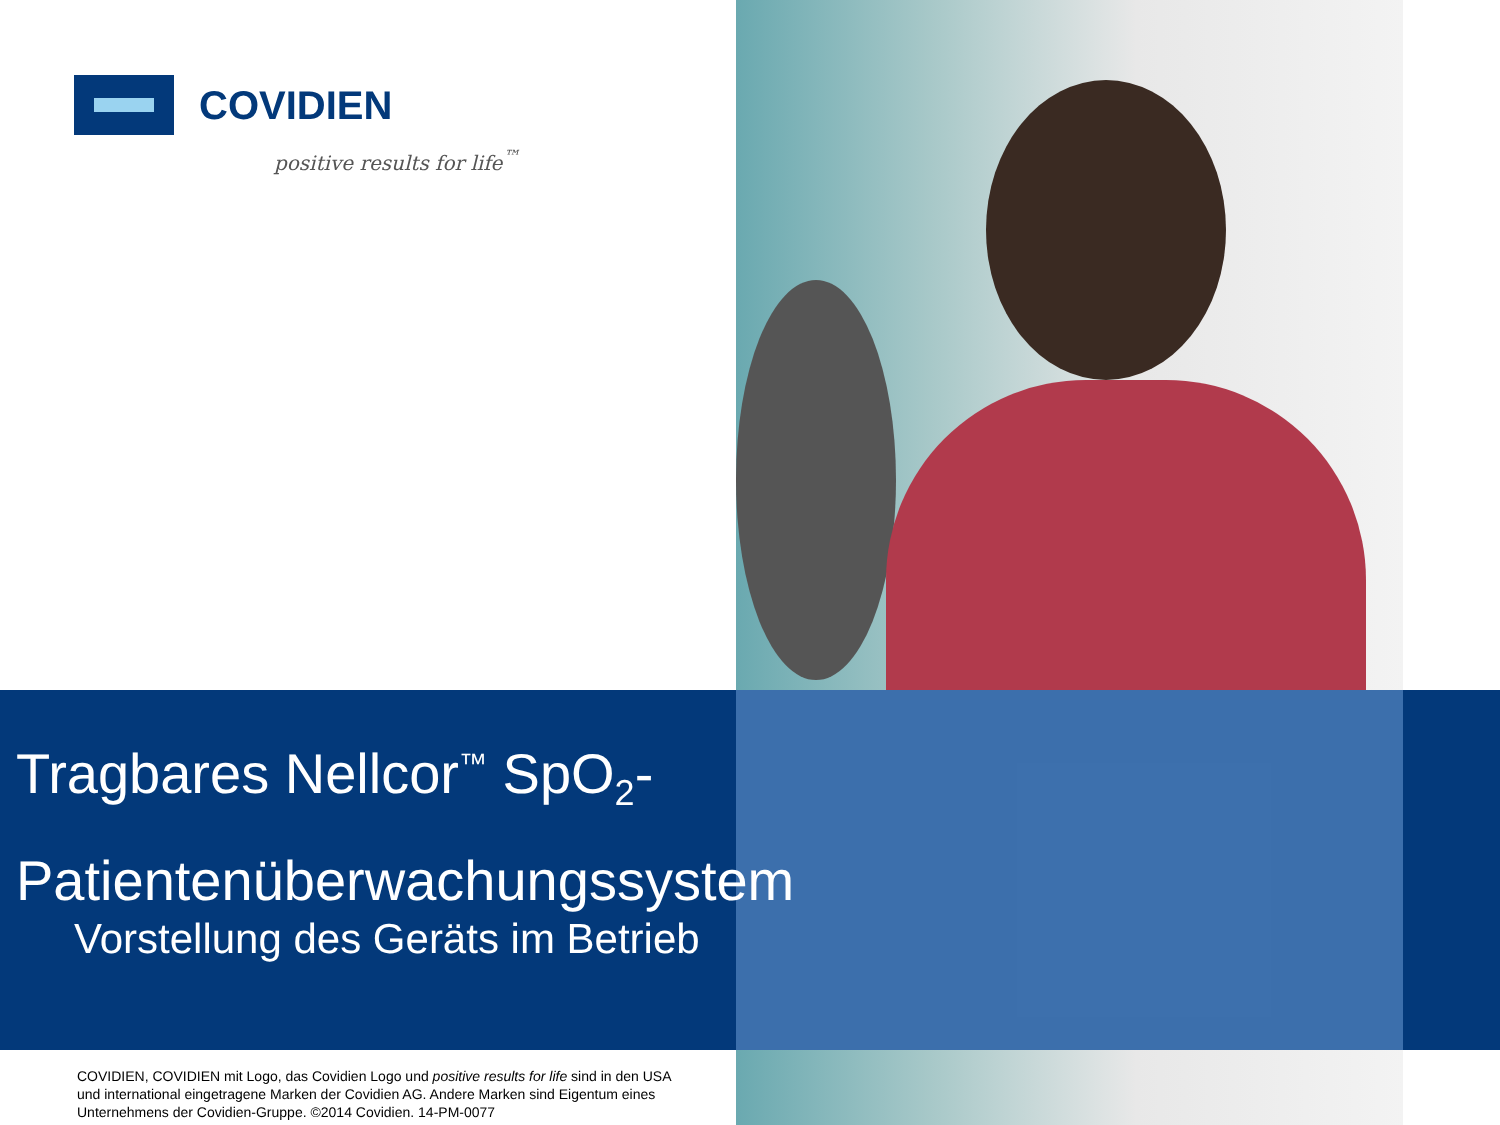COVIDIEN
positive results for life<sup>™</sup>
Tragbares Nellcor<sup>™</sup> SpO<sub>2</sub>-
Patientenüberwachungssystem
Vorstellung des Geräts im Betrieb
COVIDIEN, COVIDIEN mit Logo, das Covidien Logo und positive results for life sind in den USA und international eingetragene Marken der Covidien AG. Andere Marken sind Eigentum eines Unternehmens der Covidien-Gruppe. ©2014 Covidien. 14-PM-0077